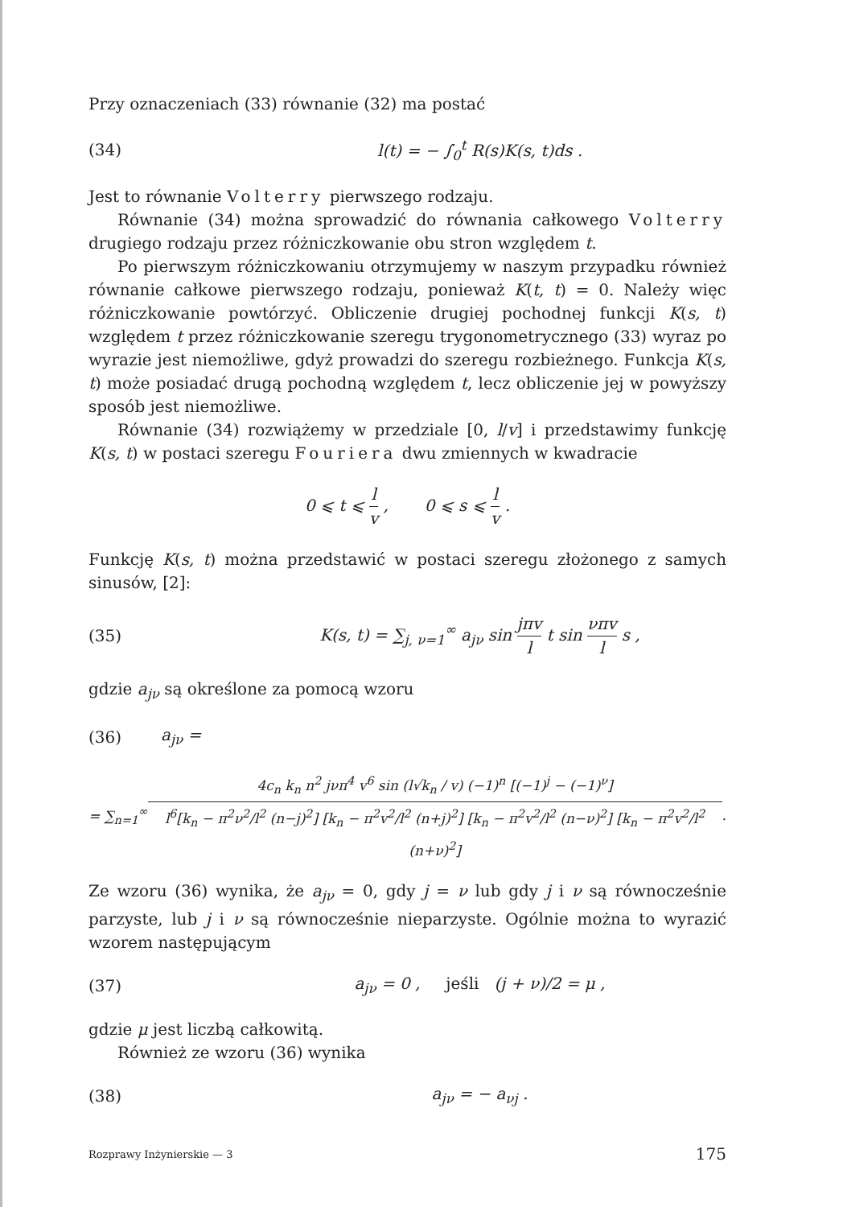Przy oznaczeniach (33) równanie (32) ma postać
(34) l(t) = − ∫<sub>0</sub><sup>t</sup> R(s)K(s, t)ds .
Jest to równanie Volterry pierwszego rodzaju.
Równanie (34) można sprowadzić do równania całkowego Volterry drugiego rodzaju przez różniczkowanie obu stron względem t.
Po pierwszym różniczkowaniu otrzymujemy w naszym przypadku również równanie całkowe pierwszego rodzaju, ponieważ K(t, t) = 0. Należy więc różniczkowanie powtórzyć. Obliczenie drugiej pochodnej funkcji K(s, t) względem t przez różniczkowanie szeregu trygonometrycznego (33) wyraz po wyrazie jest niemożliwe, gdyż prowadzi do szeregu rozbieżnego. Funkcja K(s, t) może posiadać drugą pochodną względem t, lecz obliczenie jej w powyższy sposób jest niemożliwe.
Równanie (34) rozwiążemy w przedziale [0, l/v] i przedstawimy funkcję K(s, t) w postaci szeregu Fouriera dwu zmiennych w kwadracie
0 ⩽ t ⩽ l v , 0 ⩽ s ⩽ l v .
Funkcję K(s, t) można przedstawić w postaci szeregu złożonego z samych sinusów, [2]:
(35) K(s, t) = ∑<sub>j, ν=1</sub><sup>∞</sup> a<sub>jν</sub> sin jπv l t sin νπv l s ,
gdzie a<sub>jν</sub> są określone za pomocą wzoru
(36) a<sub>jν</sub> =
= ∑<sub>n=1</sub><sup>∞</sup> 4c<sub>n</sub> k<sub>n</sub> n<sup>2</sup> jνπ<sup>4</sup> v<sup>6</sup> sin (l√k<sub>n</sub> / v) (−1)<sup>n</sup> [(−1)<sup>j</sup> − (−1)<sup>ν</sup>] l<sup>6</sup>[k<sub>n</sub> − π<sup>2</sup>ν<sup>2</sup>/l<sup>2</sup> (n−j)<sup>2</sup>] [k<sub>n</sub> − π<sup>2</sup>v<sup>2</sup>/l<sup>2</sup> (n+j)<sup>2</sup>] [k<sub>n</sub> − π<sup>2</sup>v<sup>2</sup>/l<sup>2</sup> (n−ν)<sup>2</sup>] [k<sub>n</sub> − π<sup>2</sup>v<sup>2</sup>/l<sup>2</sup> (n+ν)<sup>2</sup>].
Ze wzoru (36) wynika, że a<sub>jν</sub> = 0, gdy j = ν lub gdy j i ν są równocześnie parzyste, lub j i ν są równocześnie nieparzyste. Ogólnie można to wyrazić wzorem następującym
(37) a<sub>jν</sub> = 0 , jeśli (j + ν)/2 = μ ,
gdzie μ jest liczbą całkowitą.
Również ze wzoru (36) wynika
(38) a<sub>jν</sub> = − a<sub>νj</sub> .
Rozprawy Inżynierskie — 3 175